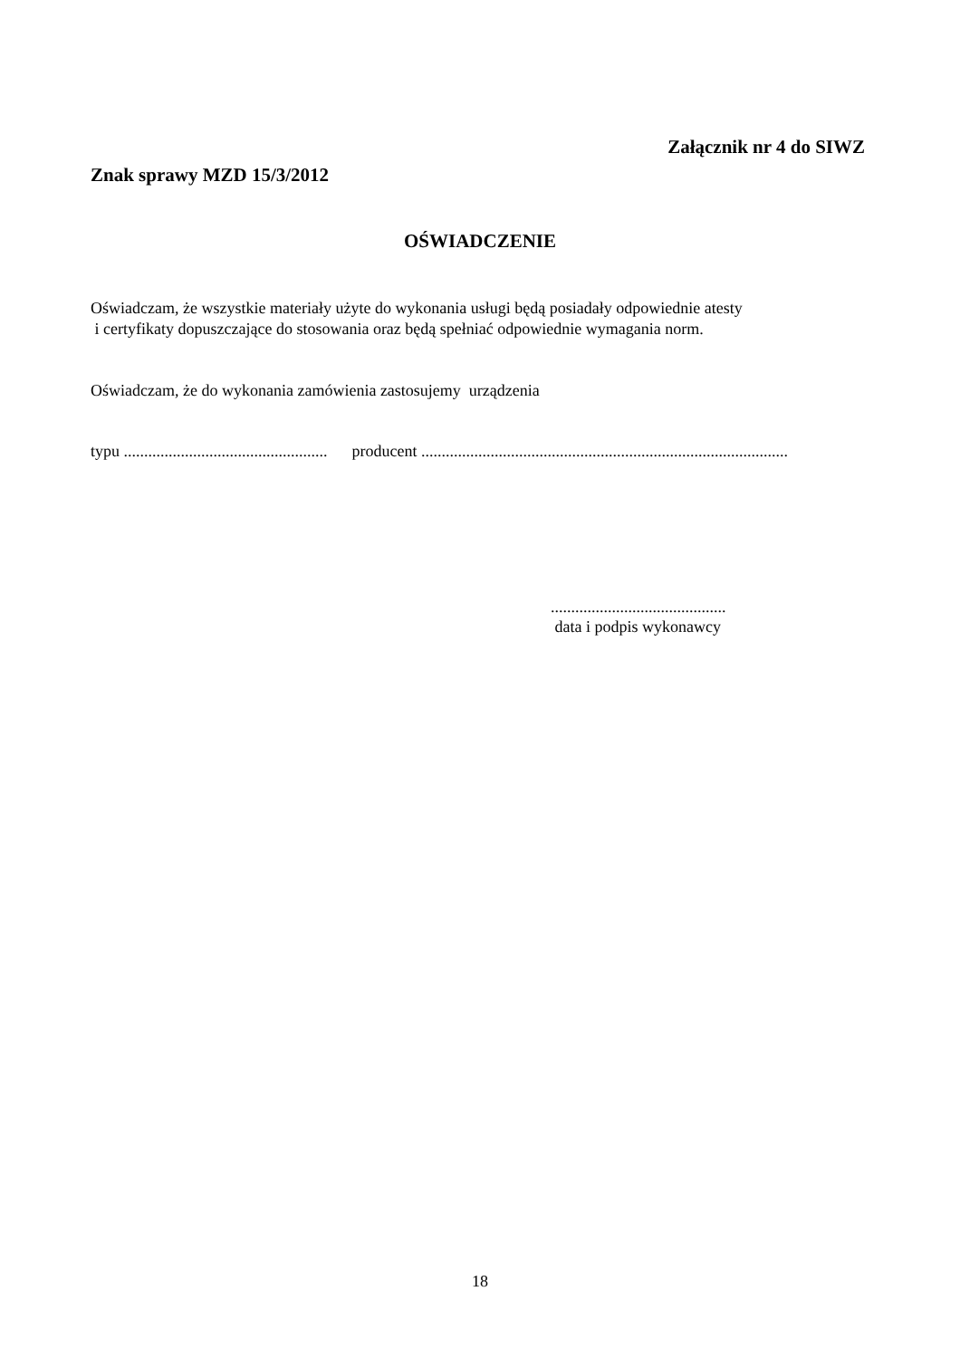Załącznik nr 4 do SIWZ
Znak sprawy MZD 15/3/2012
OŚWIADCZENIE
Oświadczam, że wszystkie materiały użyte do wykonania usługi będą posiadały odpowiednie atesty
i certyfikaty dopuszczające do stosowania oraz będą spełniać odpowiednie wymagania norm.
Oświadczam, że do wykonania zamówienia zastosujemy urządzenia
typu .................................................. producent ..........................................................................................
...........................................
data i podpis wykonawcy
18